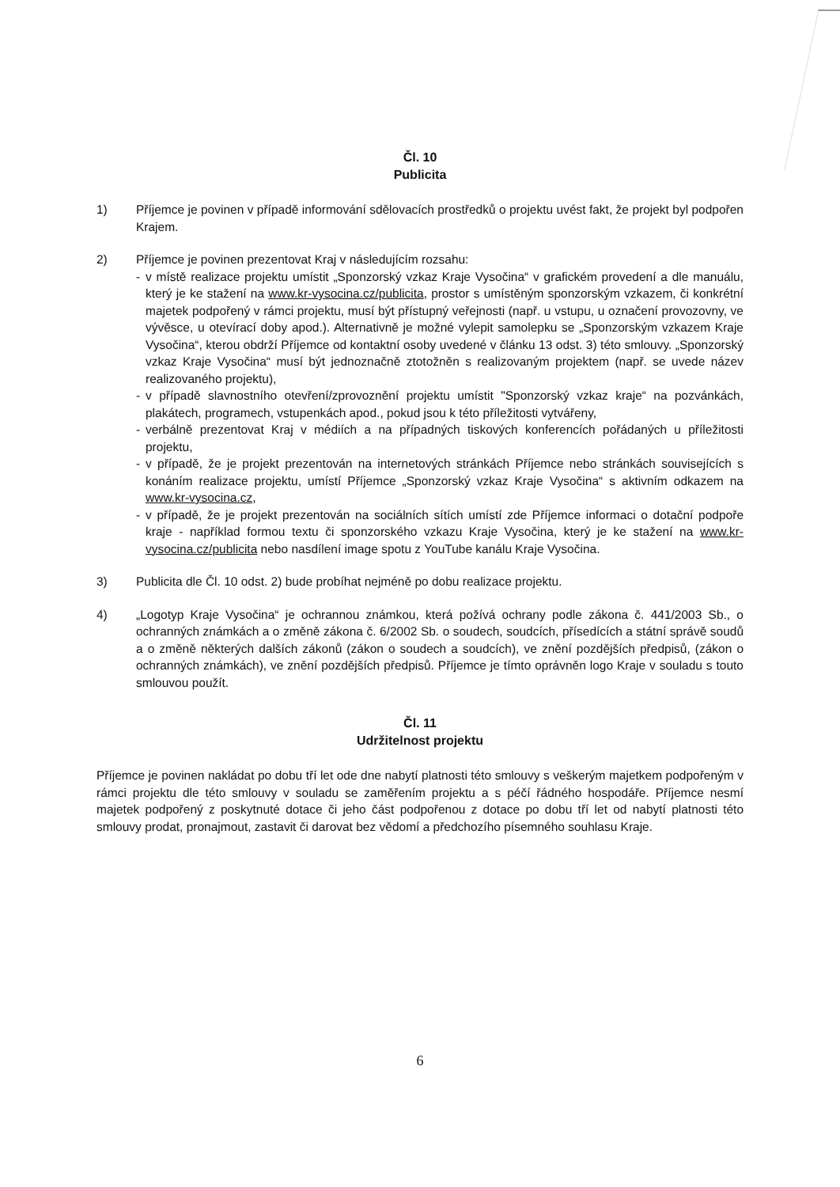Čl. 10
Publicita
1) Příjemce je povinen v případě informování sdělovacích prostředků o projektu uvést fakt, že projekt byl podpořen Krajem.
2) Příjemce je povinen prezentovat Kraj v následujícím rozsahu:
- v místě realizace projektu umístit „Sponzorský vzkaz Kraje Vysočina“ v grafickém provedení a dle manuálu, který je ke stažení na www.kr-vysocina.cz/publicita, prostor s umístěným sponzorským vzkazem, či konkrétní majetek podpořený v rámci projektu, musí být přístupný veřejnosti (např. u vstupu, u označení provozovny, ve vývěsce, u otevírací doby apod.). Alternativně je možné vylepit samolepku se „Sponzorským vzkazem Kraje Vysočina“, kterou obdrží Příjemce od kontaktní osoby uvedené v článku 13 odst. 3) této smlouvy. „Sponzorský vzkaz Kraje Vysočina“ musí být jednoznačně ztotožněn s realizovaným projektem (např. se uvede název realizovaného projektu),
- v případě slavnostního otevření/zprovoznění projektu umístit "Sponzorský vzkaz kraje“ na pozvánkách, plakátech, programech, vstupenkách apod., pokud jsou k této příležitosti vytvářeny,
- verbálně prezentovat Kraj v médiích a na případných tiskových konferencích pořádaných u příležitosti projektu,
- v případě, že je projekt prezentován na internetových stránkách Příjemce nebo stránkách souvisejících s konáním realizace projektu, umístí Příjemce „Sponzorský vzkaz Kraje Vysočina“ s aktivním odkazem na www.kr-vysocina.cz,
- v případě, že je projekt prezentován na sociálních sítích umístí zde Příjemce informaci o dotační podpoře kraje - například formou textu či sponzorského vzkazu Kraje Vysočina, který je ke stažení na www.kr-vysocina.cz/publicita nebo nasdílení image spotu z YouTube kanálu Kraje Vysočina.
3) Publicita dle Čl. 10 odst. 2) bude probíhat nejméně po dobu realizace projektu.
4) „Logotyp Kraje Vysočina“ je ochrannou známkou, která požívá ochrany podle zákona č. 441/2003 Sb., o ochranných známkách a o změně zákona č. 6/2002 Sb. o soudech, soudcích, přísedících a státní správě soudů a o změně některých dalších zákonů (zákon o soudech a soudcích), ve znění pozdějších předpisů, (zákon o ochranných známkách), ve znění pozdějších předpisů. Příjemce je tímto oprávněn logo Kraje v souladu s touto smlouvou použít.
Čl. 11
Udržitelnost projektu
Příjemce je povinen nakládat po dobu tří let ode dne nabytí platnosti této smlouvy s veškerým majetkem podpořeným v rámci projektu dle této smlouvy v souladu se zaměřením projektu a s péčí řádného hospodáře. Příjemce nesmí majetek podpořený z poskytnuté dotace či jeho část podpořenou z dotace po dobu tří let od nabytí platnosti této smlouvy prodat, pronajmout, zastavit či darovat bez vědomí a předchozího písemného souhlasu Kraje.
6